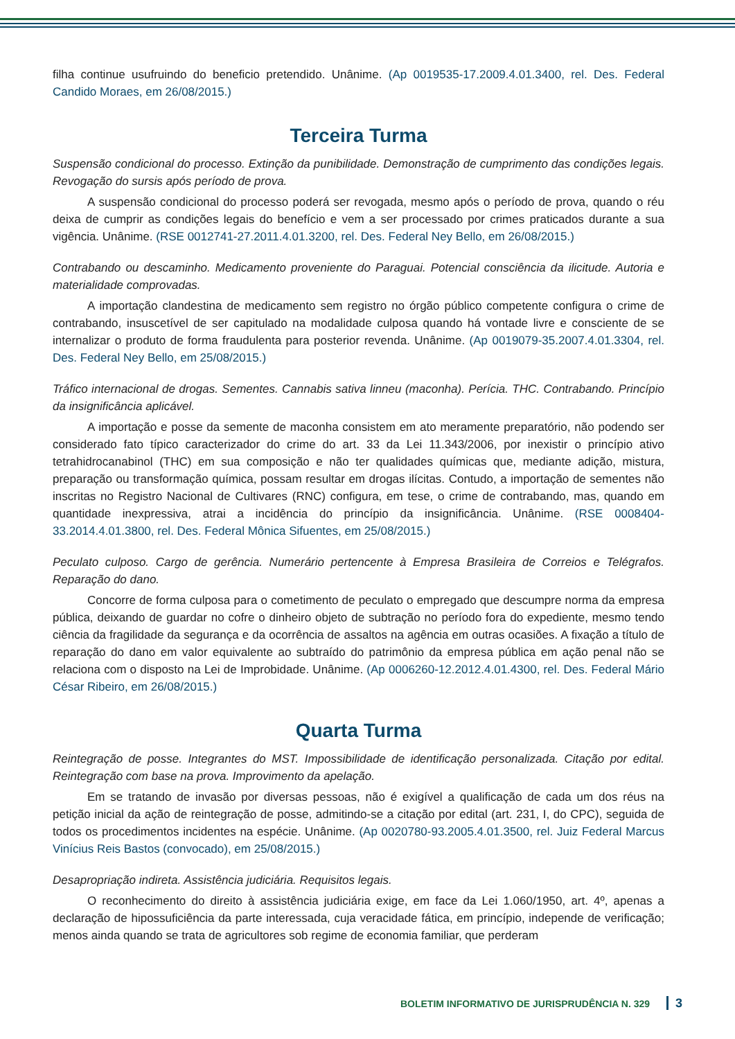filha continue usufruindo do beneficio pretendido. Unânime. (Ap 0019535-17.2009.4.01.3400, rel. Des. Federal Candido Moraes, em 26/08/2015.)
Terceira Turma
Suspensão condicional do processo. Extinção da punibilidade. Demonstração de cumprimento das condições legais. Revogação do sursis após período de prova.
A suspensão condicional do processo poderá ser revogada, mesmo após o período de prova, quando o réu deixa de cumprir as condições legais do benefício e vem a ser processado por crimes praticados durante a sua vigência. Unânime. (RSE 0012741-27.2011.4.01.3200, rel. Des. Federal Ney Bello, em 26/08/2015.)
Contrabando ou descaminho. Medicamento proveniente do Paraguai. Potencial consciência da ilicitude. Autoria e materialidade comprovadas.
A importação clandestina de medicamento sem registro no órgão público competente configura o crime de contrabando, insuscetível de ser capitulado na modalidade culposa quando há vontade livre e consciente de se internalizar o produto de forma fraudulenta para posterior revenda. Unânime. (Ap 0019079-35.2007.4.01.3304, rel. Des. Federal Ney Bello, em 25/08/2015.)
Tráfico internacional de drogas. Sementes. Cannabis sativa linneu (maconha). Perícia. THC. Contrabando. Princípio da insignificância aplicável.
A importação e posse da semente de maconha consistem em ato meramente preparatório, não podendo ser considerado fato típico caracterizador do crime do art. 33 da Lei 11.343/2006, por inexistir o princípio ativo tetrahidrocanabinol (THC) em sua composição e não ter qualidades químicas que, mediante adição, mistura, preparação ou transformação química, possam resultar em drogas ilícitas. Contudo, a importação de sementes não inscritas no Registro Nacional de Cultivares (RNC) configura, em tese, o crime de contrabando, mas, quando em quantidade inexpressiva, atrai a incidência do princípio da insignificância. Unânime. (RSE 0008404-33.2014.4.01.3800, rel. Des. Federal Mônica Sifuentes, em 25/08/2015.)
Peculato culposo. Cargo de gerência. Numerário pertencente à Empresa Brasileira de Correios e Telégrafos. Reparação do dano.
Concorre de forma culposa para o cometimento de peculato o empregado que descumpre norma da empresa pública, deixando de guardar no cofre o dinheiro objeto de subtração no período fora do expediente, mesmo tendo ciência da fragilidade da segurança e da ocorrência de assaltos na agência em outras ocasiões. A fixação a título de reparação do dano em valor equivalente ao subtraído do patrimônio da empresa pública em ação penal não se relaciona com o disposto na Lei de Improbidade. Unânime. (Ap 0006260-12.2012.4.01.4300, rel. Des. Federal Mário César Ribeiro, em 26/08/2015.)
Quarta Turma
Reintegração de posse. Integrantes do MST. Impossibilidade de identificação personalizada. Citação por edital. Reintegração com base na prova. Improvimento da apelação.
Em se tratando de invasão por diversas pessoas, não é exigível a qualificação de cada um dos réus na petição inicial da ação de reintegração de posse, admitindo-se a citação por edital (art. 231, I, do CPC), seguida de todos os procedimentos incidentes na espécie. Unânime. (Ap 0020780-93.2005.4.01.3500, rel. Juiz Federal Marcus Vinícius Reis Bastos (convocado), em 25/08/2015.)
Desapropriação indireta. Assistência judiciária. Requisitos legais.
O reconhecimento do direito à assistência judiciária exige, em face da Lei 1.060/1950, art. 4º, apenas a declaração de hipossuficiência da parte interessada, cuja veracidade fática, em princípio, independe de verificação; menos ainda quando se trata de agricultores sob regime de economia familiar, que perderam
BOLETIM INFORMATIVO DE JURISPRUDÊNCIA N. 329 3